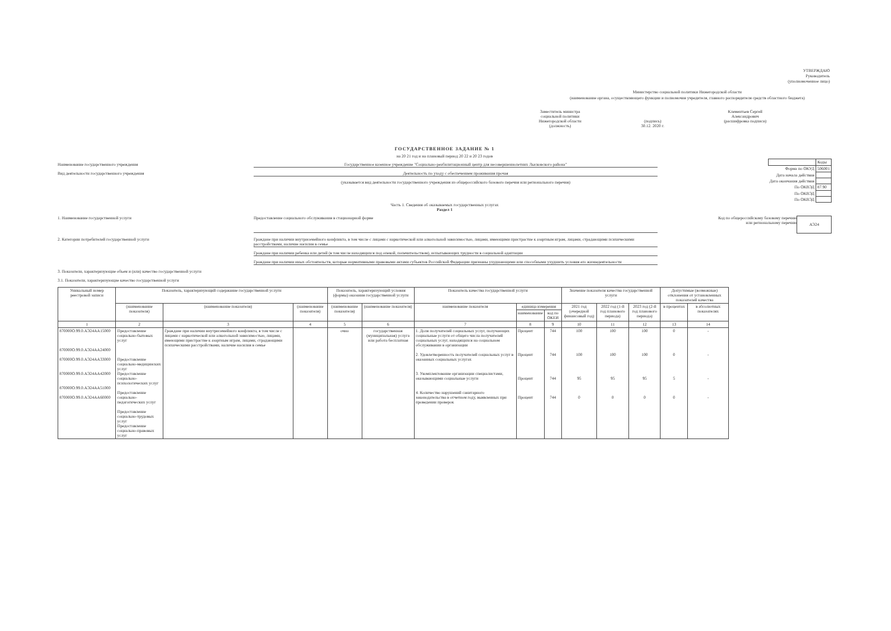УТВЕРЖДАЮ
Руководитель
(уполномоченное лицо)
Министерство социальной политики Нижегородской области
(наименование органа, осуществляющего функции и полномочия учредителя, главного распорядителя средств областного бюджета)
Заместитель министра
социальной политики
Нижегородской области
(должность)
(подпись)
30.12. 2020 г.
Клементьев Сергей
Александрович
(расшифровка подписи)
ГОСУДАРСТВЕННОЕ ЗАДАНИЕ № 1
на 20 21 год и на плановый период 20 22 и 20 23 годов
Наименование государственного учреждения Государственное казенное учреждение "Социально-реабилитационный центр для несовершеннолетних Лысковского района"
Вид деятельности государственного учреждения Деятельность по уходу с обеспечением проживания прочая
(указывается вид деятельности государственного учреждения из общероссийского базового перечня или регионального перечня)
| | Коды |
| Форма по ОКУД | 506001 |
| Дата начала действия | |
| Дата окончания действия | |
| По ОКВЭД | 87.90 |
| По ОКВЭД | |
| По ОКВЭД | |
Часть 1. Сведения об оказываемых государственных услугах
Раздел 1
1. Наименование государственной услуги
Предоставление социального обслуживания в стационарной форме
Код по общероссийскому базовому перечню
или региональному перечню
АЭ24
2. Категории потребителей государственной услуги Граждане при наличии внутрисемейного конфликта, в том числе с лицами с наркотической или алкогольной зависимостью, лицами, имеющими пристрастие к азартным играм, лицами, страдающими психическими расстройствами, наличие насилия в семье
Граждане при наличии ребенка или детей (в том числе находящихся под опекой, попечительством), испытывающих трудности в социальной адаптации
Граждане при наличии иных обстоятельств, которые нормативными правовыми актами субъектов Российской Федерации признаны ухудшающими или способными ухудшить условия его жизнедеятельности
3. Показатели, характеризующие объем и (или) качество государственной услуги
3.1. Показатели, характеризующие качество государственной услуги
| Уникальный номер реестровой записи | Показатель, характеризующий содержание государственной услуги | | | Показатель, характеризующий условия (формы) оказания государственной услуги | | Показатель качества государственной услуги | | | Значение показателя качества государственной услуги | | | Допустимые (возможные) отклонения от установленных показателей качества | |
| --- | --- | --- | --- | --- | --- | --- | --- | --- | --- | --- | --- | --- | --- |
| | (наименование показателя) | (наименование показателя) | (наименование показателя) | (наименование показателя) | (наименование показателя) | наименование показателя | единица измерения | | 2021 год (очередной финансовый год) | 2022 год (1-й год планового периода) | 2023 год (2-й год планового периода) | в процентах | в абсолютных показателях |
| | | | | | | | наименование | код по ОКЕИ | | | | | |
| 1 | 2 | 3 | 4 | 5 | 6 | 7 | 8 | 9 | 10 | 11 | 12 | 13 | 14 |
| 870000О.99.0.АЭ24АА15000 870000О.99.0.АЭ24АА24000 870000О.99.0.АЭ24АА33000 870000О.99.0.АЭ24АА42000 870000О.99.0.АЭ24АА51000 870000О.99.0.АЭ24АА60000 | Предоставление социально-бытовых услуг Предоставление социально-медицинских услуг Предоставление социально-психологических услуг Предоставление социально-педагогических услуг Предоставление социально-трудовых услуг Предоставление социально-правовых услуг | Граждане при наличии внутрисемейного конфликта, в том числе с лицами с наркотической или алкогольной зависимостью, лицами, имеющими пристрастие к азартным играм, лицами, страдающими психическими расстройствами, наличие насилия в семье | | очно | государственная (муниципальная) услуга или работа бесплатная | 1. Доля получателей социальных услуг, получающих социальные услуги от общего числа получателей социальных услуг, находящихся на социальном обслуживании в организации 2. Удовлетворенность получателей социальных услуг в оказанных социальных услугах 3. Укомплектование организации специалистами, оказывающими социальные услуги 4. Количество нарушений санитарного законодательства в отчетном году, выявленных при проведении проверок | Процент Процент Процент Процент | 744 744 744 744 | 100 100 95 0 | 100 100 95 0 | 100 100 95 0 | 0 0 5 0 | - - - - |